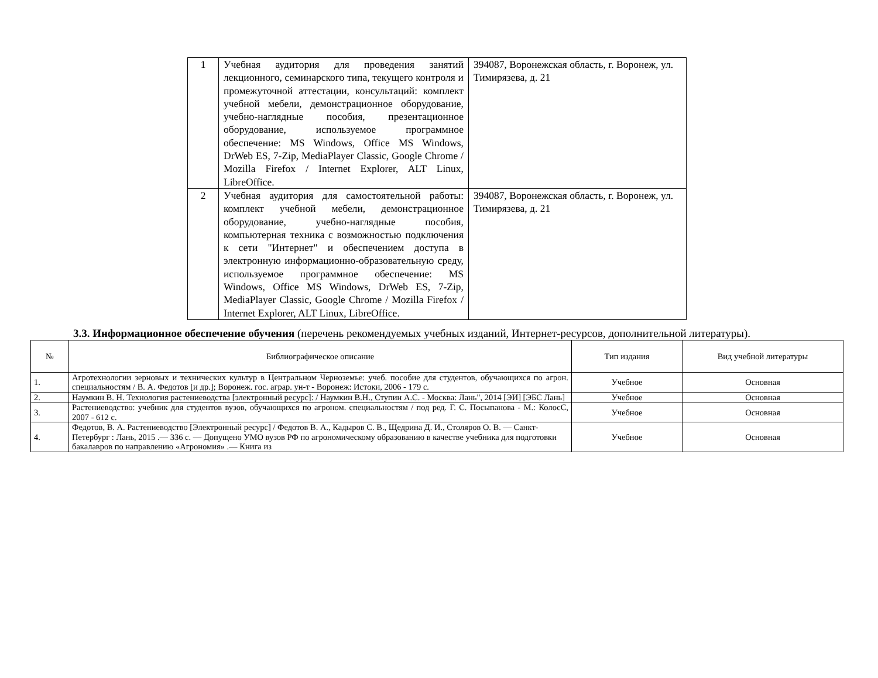| 1 | Учебная аудитория для проведения занятий лекционного, семинарского типа, текущего контроля и промежуточной аттестации, консультаций: комплект учебной мебели, демонстрационное оборудование, учебно-наглядные пособия, презентационное оборудование, используемое программное обеспечение: MS Windows, Office MS Windows, DrWeb ES, 7-Zip, MediaPlayer Classic, Google Chrome / Mozilla Firefox / Internet Explorer, ALT Linux, LibreOffice. | 394087, Воронежская область, г. Воронеж, ул. Тимирязева, д. 21 |
| 2 | Учебная аудитория для самостоятельной работы: комплект учебной мебели, демонстрационное оборудование, учебно-наглядные пособия, компьютерная техника с возможностью подключения к сети "Интернет" и обеспечением доступа в электронную информационно-образовательную среду, используемое программное обеспечение: MS Windows, Office MS Windows, DrWeb ES, 7-Zip, MediaPlayer Classic, Google Chrome / Mozilla Firefox / Internet Explorer, ALT Linux, LibreOffice. | 394087, Воронежская область, г. Воронеж, ул. Тимирязева, д. 21 |
3.3. Информационное обеспечение обучения (перечень рекомендуемых учебных изданий, Интернет-ресурсов, дополнительной литературы).
| № | Библиографическое описание | Тип издания | Вид учебной литературы |
| --- | --- | --- | --- |
| 1. | Агротехнологии зерновых и технических культур в Центральном Черноземье: учеб. пособие для студентов, обучающихся по агрон. специальностям / В. А. Федотов [и др.]; Воронеж. гос. аграр. ун-т - Воронеж: Истоки, 2006 - 179 с. | Учебное | Основная |
| 2. | Наумкин В. Н. Технология растениеводства [электронный ресурс]: / Наумкин В.Н., Ступин А.С. - Москва: Лань", 2014 [ЭИ] [ЭБС Лань] | Учебное | Основная |
| 3. | Растениеводство: учебник для студентов вузов, обучающихся по агроном. специальностям / под ред. Г. С. Посыпанова - М.: КолосС, 2007 - 612 с. | Учебное | Основная |
| 4. | Федотов, В. А. Растениеводство [Электронный ресурс] / Федотов В. А., Кадыров С. В., Щедрина Д. И., Столяров О. В. — Санкт-Петербург : Лань, 2015 .— 336 с. — Допущено УМО вузов РФ по агрономическому образованию в качестве учебника для подготовки бакалавров по направлению «Агрономия» .— Книга из | Учебное | Основная |